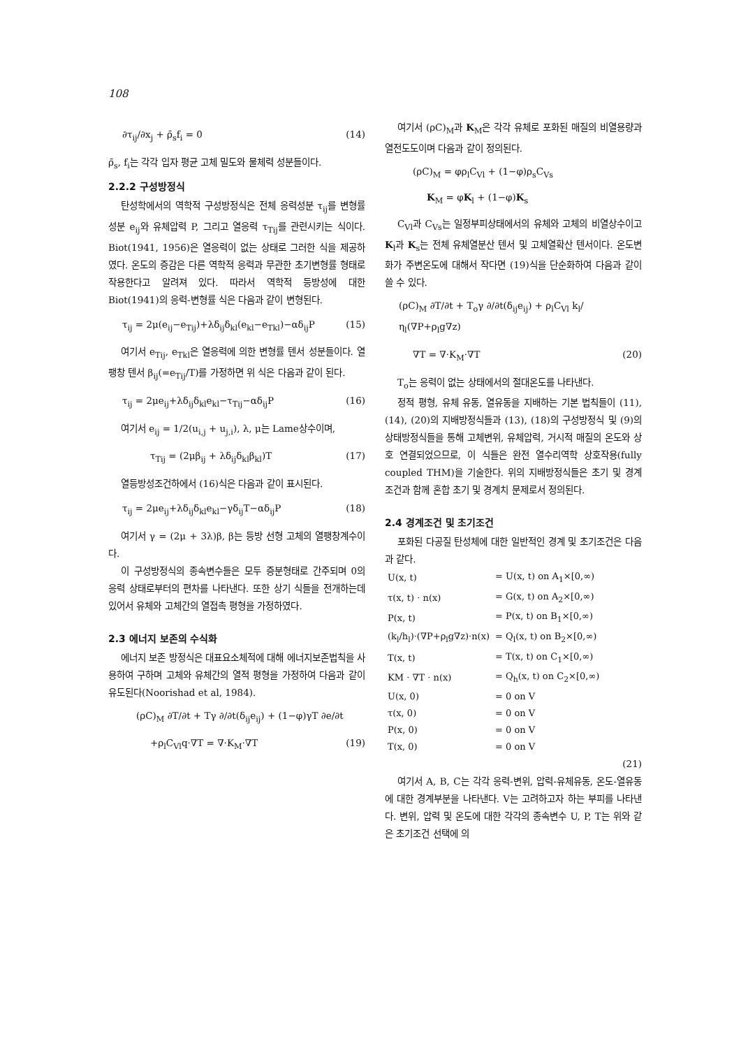108
∂τ<sub>ij</sub>/∂x<sub>j</sub> + ρ̄<sub>s</sub>f<sub>i</sub> = 0 (14)
ρ̄<sub>s</sub>, f<sub>i</sub>는 각각 입자 평균 고체 밀도와 물체력 성분들이다.
2.2.2 구성방정식
탄성학에서의 역학적 구성방정식은 전체 응력성분 τ<sub>ij</sub>를 변형률 성분 e<sub>ij</sub>와 유체압력 P, 그리고 열응력 τ<sub>Tij</sub>를 관련시키는 식이다. Biot(1941, 1956)은 열응력이 없는 상태로 그러한 식을 제공하였다. 온도의 증감은 다른 역학적 응력과 무관한 초기변형률 형태로 작용한다고 알려져 있다. 따라서 역학적 등방성에 대한 Biot(1941)의 응력-변형률 식은 다음과 같이 변형된다.
τ<sub>ij</sub> = 2μ(e<sub>ij</sub>−e<sub>Tij</sub>)+λδ<sub>ij</sub>δ<sub>kl</sub>(e<sub>kl</sub>−e<sub>Tkl</sub>)−αδ<sub>ij</sub>P (15)
여기서 e<sub>Tij</sub>, e<sub>Tkl</sub>은 열응력에 의한 변형률 텐서 성분들이다. 열팽창 텐서 β<sub>ij</sub>(=e<sub>Tij</sub>/T)를 가정하면 위 식은 다음과 같이 된다.
τ<sub>ij</sub> = 2μe<sub>ij</sub>+λδ<sub>ij</sub>δ<sub>kl</sub>e<sub>kl</sub>−τ<sub>Tij</sub>−αδ<sub>ij</sub>P (16)
여기서 e<sub>ij</sub> = 1/2(u<sub>i,j</sub> + u<sub>j,i</sub>), λ, μ는 Lame상수이며,
τ<sub>Tij</sub> = (2μβ<sub>ij</sub> + λδ<sub>ij</sub>δ<sub>kl</sub>β<sub>kl</sub>)T (17)
열등방성조건하에서 (16)식은 다음과 같이 표시된다.
τ<sub>ij</sub> = 2μe<sub>ij</sub>+λδ<sub>ij</sub>δ<sub>kl</sub>e<sub>kl</sub>−γδ<sub>ij</sub>T−αδ<sub>ij</sub>P (18)
여기서 γ = (2μ + 3λ)β, β는 등방 선형 고체의 열팽창계수이다.
이 구성방정식의 종속변수들은 모두 증분형태로 간주되며 0의 응력 상태로부터의 편차를 나타낸다. 또한 상기 식들을 전개하는데 있어서 유체와 고체간의 열접촉 평형을 가정하였다.
2.3 에너지 보존의 수식화
에너지 보존 방정식은 대표요소체적에 대해 에너지보존법칙을 사용하여 구하며 고체와 유체간의 열적 평형을 가정하여 다음과 같이 유도된다(Noorishad et al, 1984).
(ρC)<sub>M</sub> ∂T/∂t + Tγ ∂/∂t(δ<sub>ij</sub>e<sub>ij</sub>) + (1−φ)γT ∂e/∂t
+ρ<sub>l</sub>C<sub>Vl</sub>q·∇T = ∇·K<sub>M</sub>·∇T (19)
여기서 (ρC)<sub>M</sub>과 K<sub>M</sub>은 각각 유체로 포화된 매질의 비열용량과 열전도도이며 다음과 같이 정의된다.
(ρC)<sub>M</sub> = φρ<sub>l</sub>C<sub>Vl</sub> + (1−φ)ρ<sub>s</sub>C<sub>Vs</sub>
K<sub>M</sub> = φK<sub>l</sub> + (1−φ)K<sub>s</sub>
C<sub>Vl</sub>과 C<sub>Vs</sub>는 일정부피상태에서의 유체와 고체의 비열상수이고 K<sub>l</sub>과 K<sub>s</sub>는 전체 유체열분산 텐서 및 고체열확산 텐서이다. 온도변화가 주변온도에 대해서 작다면 (19)식을 단순화하여 다음과 같이 쓸 수 있다.
(ρC)<sub>M</sub> ∂T/∂t + T<sub>o</sub>γ ∂/∂t(δ<sub>ij</sub>e<sub>ij</sub>) + ρ<sub>l</sub>C<sub>Vl</sub> k<sub>l</sub>/η<sub>l</sub>(∇P+ρ<sub>l</sub>g∇z)
∇T = ∇·K<sub>M</sub>·∇T (20)
T<sub>o</sub>는 응력이 없는 상태에서의 절대온도를 나타낸다.
정적 평형, 유체 유동, 열유동을 지배하는 기본 법칙들이 (11), (14), (20)의 지배방정식들과 (13), (18)의 구성방정식 및 (9)의 상태방정식들을 통해 고체변위, 유체압력, 거시적 매질의 온도와 상호 연결되었으므로, 이 식들은 완전 열수리역학 상호작용(fully coupled THM)을 기술한다. 위의 지배방정식들은 초기 및 경계조건과 함께 혼합 초기 및 경계치 문제로서 정의된다.
2.4 경계조건 및 초기조건
포화된 다공질 탄성체에 대한 일반적인 경계 및 초기조건은 다음과 같다.
| U(x, t) | = U(x, t) on A<sub>1</sub>×[0,∞) |
| τ(x, t) · n(x) | = G(x, t) on A<sub>2</sub>×[0,∞) |
| P(x, t) | = P(x, t) on B<sub>1</sub>×[0,∞) |
| (k<sub>l</sub>/h<sub>l</sub>)·(∇P+ρ<sub>l</sub>g∇z)·n(x) | = Q<sub>l</sub>(x, t) on B<sub>2</sub>×[0,∞) |
| T(x, t) | = T(x, t) on C<sub>1</sub>×[0,∞) |
| KM · ∇T · n(x) | = Q<sub>h</sub>(x, t) on C<sub>2</sub>×[0,∞) |
| U(x, 0) | = 0 on V |
| τ(x, 0) | = 0 on V |
| P(x, 0) | = 0 on V |
| T(x, 0) | = 0 on V |
(21)
여기서 A, B, C는 각각 응력-변위, 압력-유체유동, 온도-열유동에 대한 경계부분을 나타낸다. V는 고려하고자 하는 부피를 나타낸다. 변위, 압력 및 온도에 대한 각각의 종속변수 U, P, T는 위와 같은 초기조건 선택에 의